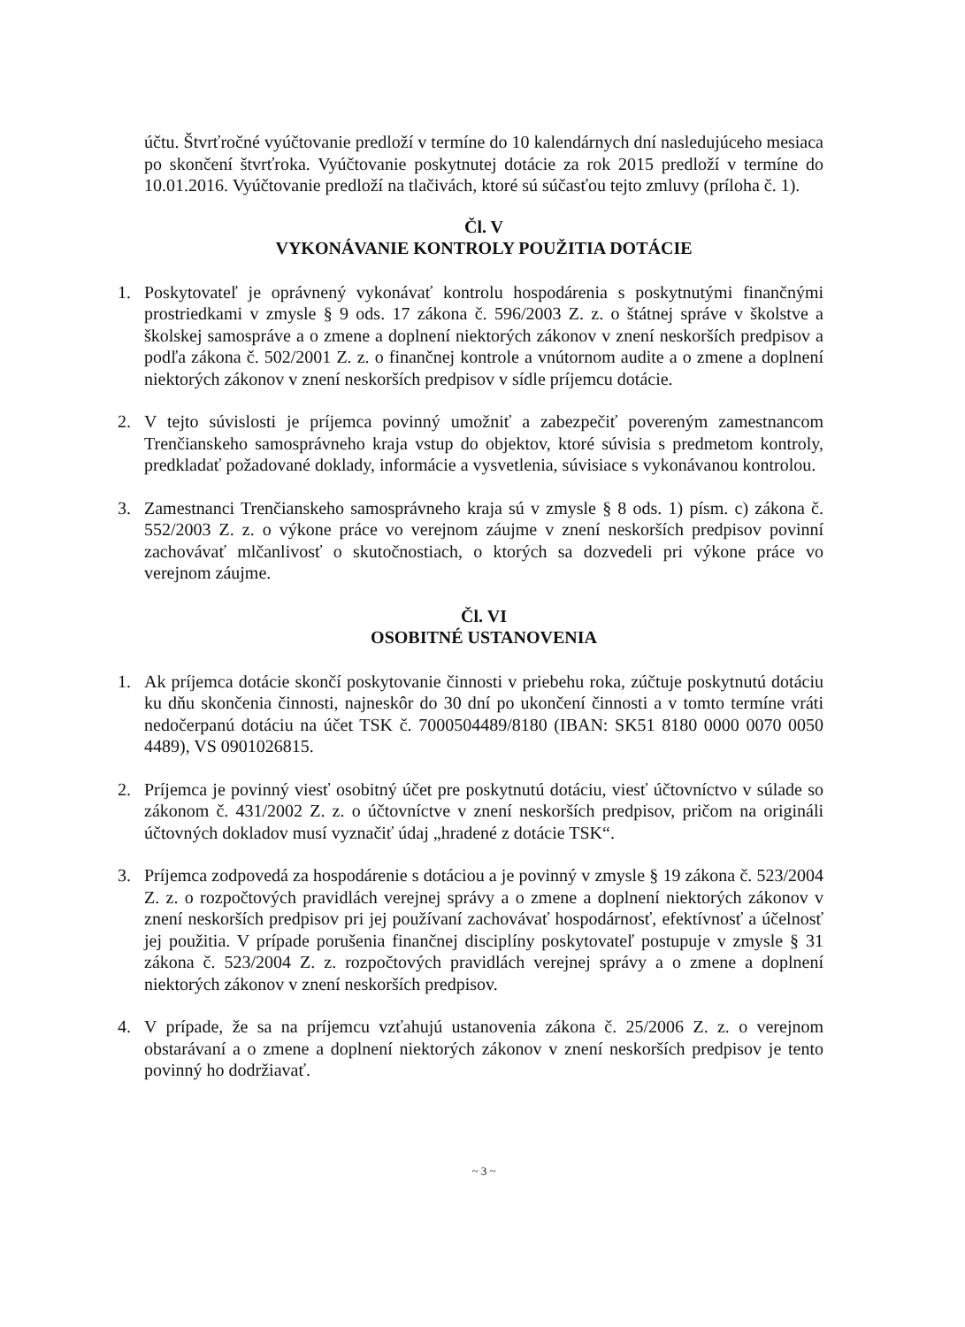účtu. Štvrťročné vyúčtovanie predloží v termíne do 10 kalendárnych dní nasledujúceho mesiaca po skončení štvrťroka. Vyúčtovanie poskytnutej dotácie za rok 2015 predloží v termíne do 10.01.2016. Vyúčtovanie predloží na tlačivách, ktoré sú súčasťou tejto zmluvy (príloha č. 1).
Čl. V
VYKONÁVANIE KONTROLY POUŽITIA DOTÁCIE
1. Poskytovateľ je oprávnený vykonávať kontrolu hospodárenia s poskytnutými finančnými prostriedkami v zmysle § 9 ods. 17 zákona č. 596/2003 Z. z. o štátnej správe v školstve a školskej samospráve a o zmene a doplnení niektorých zákonov v znení neskorších predpisov a podľa zákona č. 502/2001 Z. z. o finančnej kontrole a vnútornom audite a o zmene a doplnení niektorých zákonov v znení neskorších predpisov v sídle príjemcu dotácie.
2. V tejto súvislosti je príjemca povinný umožniť a zabezpečiť povereným zamestnancom Trenčianskeho samosprávneho kraja vstup do objektov, ktoré súvisia s predmetom kontroly, predkladať požadované doklady, informácie a vysvetlenia, súvisiace s vykonávanou kontrolou.
3. Zamestnanci Trenčianskeho samosprávneho kraja sú v zmysle § 8 ods. 1) písm. c) zákona č. 552/2003 Z. z. o výkone práce vo verejnom záujme v znení neskorších predpisov povinní zachovávať mlčanlivosť o skutočnostiach, o ktorých sa dozvedeli pri výkone práce vo verejnom záujme.
Čl. VI
OSOBITNÉ USTANOVENIA
1. Ak príjemca dotácie skončí poskytovanie činnosti v priebehu roka, zúčtuje poskytnutú dotáciu ku dňu skončenia činnosti, najneskôr do 30 dní po ukončení činnosti a v tomto termíne vráti nedočerpanú dotáciu na účet TSK č. 7000504489/8180 (IBAN: SK51 8180 0000 0070 0050 4489), VS 0901026815.
2. Príjemca je povinný viesť osobitný účet pre poskytnutú dotáciu, viesť účtovníctvo v súlade so zákonom č. 431/2002 Z. z. o účtovníctve v znení neskorších predpisov, pričom na origináli účtovných dokladov musí vyznačiť údaj „hradené z dotácie TSK“.
3. Príjemca zodpovedá za hospodárenie s dotáciou a je povinný v zmysle § 19 zákona č. 523/2004 Z. z. o rozpočtových pravidlách verejnej správy a o zmene a doplnení niektorých zákonov v znení neskorších predpisov pri jej používaní zachovávať hospodárnosť, efektívnosť a účelnosť jej použitia. V prípade porušenia finančnej disciplíny poskytovateľ postupuje v zmysle § 31 zákona č. 523/2004 Z. z. rozpočtových pravidlách verejnej správy a o zmene a doplnení niektorých zákonov v znení neskorších predpisov.
4. V prípade, že sa na príjemcu vzťahujú ustanovenia zákona č. 25/2006 Z. z. o verejnom obstarávaní a o zmene a doplnení niektorých zákonov v znení neskorších predpisov je tento povinný ho dodržiavať.
~ 3 ~